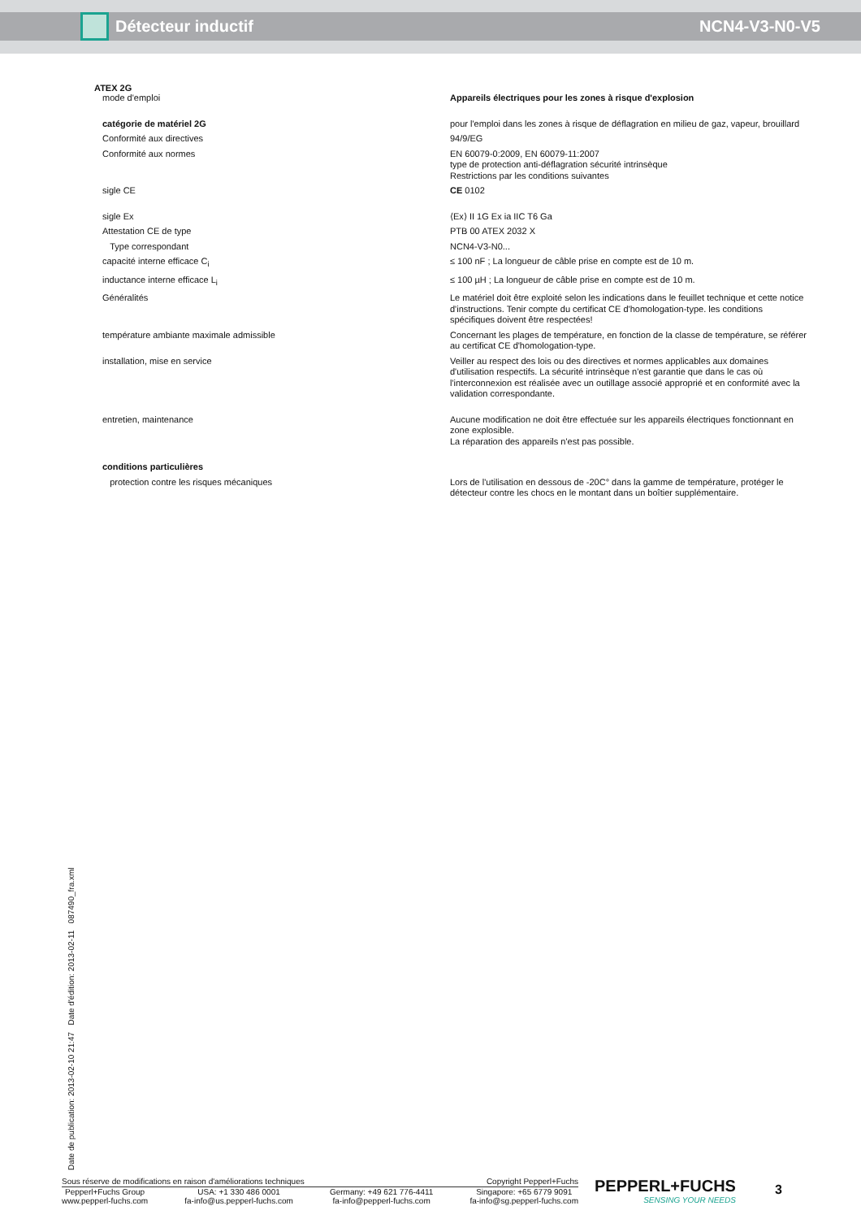Détecteur inductif NCN4-V3-N0-V5
ATEX 2G
| mode d'emploi | Appareils électriques pour les zones à risque d'explosion |
| catégorie de matériel 2G | pour l'emploi dans les zones à risque de déflagration en milieu de gaz, vapeur, brouillard |
| Conformité aux directives | 94/9/EG |
| Conformité aux normes | EN 60079-0:2009, EN 60079-11:2007 type de protection anti-déflagration sécurité intrinsèque Restrictions par les conditions suivantes |
| sigle CE | CE 0102 |
| sigle Ex | ⟨Ex⟩ II 1G Ex ia IIC T6 Ga |
| Attestation CE de type | PTB 00 ATEX 2032 X |
| Type correspondant | NCN4-V3-N0... |
| capacité interne efficace C<sub>i</sub> | ≤ 100 nF ; La longueur de câble prise en compte est de 10 m. |
| inductance interne efficace L<sub>i</sub> | ≤ 100 µH ; La longueur de câble prise en compte est de 10 m. |
| Généralités | Le matériel doit être exploité selon les indications dans le feuillet technique et cette notice d'instructions. Tenir compte du certificat CE d'homologation-type. les conditions spécifiques doivent être respectées! |
| température ambiante maximale admissible | Concernant les plages de température, en fonction de la classe de température, se référer au certificat CE d'homologation-type. |
| installation, mise en service | Veiller au respect des lois ou des directives et normes applicables aux domaines d'utilisation respectifs. La sécurité intrinsèque n'est garantie que dans le cas où l'interconnexion est réalisée avec un outillage associé approprié et en conformité avec la validation correspondante. |
| entretien, maintenance | Aucune modification ne doit être effectuée sur les appareils électriques fonctionnant en zone explosible. La réparation des appareils n'est pas possible. |
| conditions particulières | |
| protection contre les risques mécaniques | Lors de l'utilisation en dessous de -20C° dans la gamme de température, protéger le détecteur contre les chocs en le montant dans un boîtier supplémentaire. |
Date de publication: 2013-02-10 21:47 Date d'édition: 2013-02-11 087490_fra.xml
Sous réserve de modifications en raison d'améliorations techniques Copyright Pepperl+Fuchs
Pepperl+Fuchs Group
www.pepperl-fuchs.com USA: +1 330 486 0001
fa-info@us.pepperl-fuchs.com Germany: +49 621 776-4411
fa-info@pepperl-fuchs.com Singapore: +65 6779 9091
fa-info@sg.pepperl-fuchs.com
PEPPERL+FUCHS
SENSING YOUR NEEDS
3